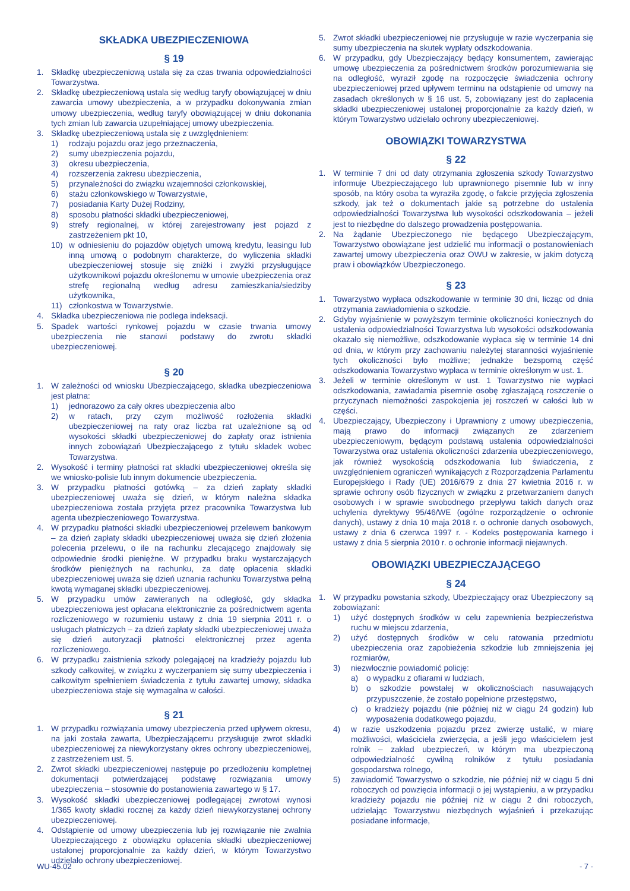SKŁADKA UBEZPIECZENIOWA
§ 19
1. Składkę ubezpieczeniową ustala się za czas trwania odpowiedzialności Towarzystwa.
2. Składkę ubezpieczeniową ustala się według taryfy obowiązującej w dniu zawarcia umowy ubezpieczenia, a w przypadku dokonywania zmian umowy ubezpieczenia, według taryfy obowiązującej w dniu dokonania tych zmian lub zawarcia uzupełniającej umowy ubezpieczenia.
3. Składkę ubezpieczeniową ustala się z uwzględnieniem:
1) rodzaju pojazdu oraz jego przeznaczenia,
2) sumy ubezpieczenia pojazdu,
3) okresu ubezpieczenia,
4) rozszerzenia zakresu ubezpieczenia,
5) przynależności do związku wzajemności członkowskiej,
6) stażu członkowskiego w Towarzystwie,
7) posiadania Karty Dużej Rodziny,
8) sposobu płatności składki ubezpieczeniowej,
9) strefy regionalnej, w której zarejestrowany jest pojazd z zastrzeżeniem pkt 10,
10) w odniesieniu do pojazdów objętych umową kredytu, leasingu lub inną umową o podobnym charakterze, do wyliczenia składki ubezpieczeniowej stosuje się zniżki i zwyżki przysługujące użytkownikowi pojazdu określonemu w umowie ubezpieczenia oraz strefę regionalną według adresu zamieszkania/siedziby użytkownika,
11) członkostwa w Towarzystwie.
4. Składka ubezpieczeniowa nie podlega indeksacji.
5. Spadek wartości rynkowej pojazdu w czasie trwania umowy ubezpieczenia nie stanowi podstawy do zwrotu składki ubezpieczeniowej.
§ 20
1. W zależności od wniosku Ubezpieczającego, składka ubezpieczeniowa jest płatna:
1) jednorazowo za cały okres ubezpieczenia albo
2) w ratach, przy czym możliwość rozłożenia składki ubezpieczeniowej na raty oraz liczba rat uzależnione są od wysokości składki ubezpieczeniowej do zapłaty oraz istnienia innych zobowiązań Ubezpieczającego z tytułu składek wobec Towarzystwa.
2. Wysokość i terminy płatności rat składki ubezpieczeniowej określa się we wniosko-polisie lub innym dokumencie ubezpieczenia.
3. W przypadku płatności gotówką – za dzień zapłaty składki ubezpieczeniowej uważa się dzień, w którym należna składka ubezpieczeniowa została przyjęta przez pracownika Towarzystwa lub agenta ubezpieczeniowego Towarzystwa.
4. W przypadku płatności składki ubezpieczeniowej przelewem bankowym – za dzień zapłaty składki ubezpieczeniowej uważa się dzień złożenia polecenia przelewu, o ile na rachunku zlecającego znajdowały się odpowiednie środki pieniężne. W przypadku braku wystarczających środków pieniężnych na rachunku, za datę opłacenia składki ubezpieczeniowej uważa się dzień uznania rachunku Towarzystwa pełną kwotą wymaganej składki ubezpieczeniowej.
5. W przypadku umów zawieranych na odległość, gdy składka ubezpieczeniowa jest opłacana elektronicznie za pośrednictwem agenta rozliczeniowego w rozumieniu ustawy z dnia 19 sierpnia 2011 r. o usługach płatniczych – za dzień zapłaty składki ubezpieczeniowej uważa się dzień autoryzacji płatności elektronicznej przez agenta rozliczeniowego.
6. W przypadku zaistnienia szkody polegającej na kradzieży pojazdu lub szkody całkowitej, w związku z wyczerpaniem się sumy ubezpieczenia i całkowitym spełnieniem świadczenia z tytułu zawartej umowy, składka ubezpieczeniowa staje się wymagalna w całości.
§ 21
1. W przypadku rozwiązania umowy ubezpieczenia przed upływem okresu, na jaki została zawarta, Ubezpieczającemu przysługuje zwrot składki ubezpieczeniowej za niewykorzystany okres ochrony ubezpieczeniowej, z zastrzeżeniem ust. 5.
2. Zwrot składki ubezpieczeniowej następuje po przedłożeniu kompletnej dokumentacji potwierdzającej podstawę rozwiązania umowy ubezpieczenia – stosownie do postanowienia zawartego w § 17.
3. Wysokość składki ubezpieczeniowej podlegającej zwrotowi wynosi 1/365 kwoty składki rocznej za każdy dzień niewykorzystanej ochrony ubezpieczeniowej.
4. Odstąpienie od umowy ubezpieczenia lub jej rozwiązanie nie zwalnia Ubezpieczającego z obowiązku opłacenia składki ubezpieczeniowej ustalonej proporcjonalnie za każdy dzień, w którym Towarzystwo udzielało ochrony ubezpieczeniowej.
5. Zwrot składki ubezpieczeniowej nie przysługuje w razie wyczerpania się sumy ubezpieczenia na skutek wypłaty odszkodowania.
6. W przypadku, gdy Ubezpieczający będący konsumentem, zawierając umowę ubezpieczenia za pośrednictwem środków porozumiewania się na odległość, wyraził zgodę na rozpoczęcie świadczenia ochrony ubezpieczeniowej przed upływem terminu na odstąpienie od umowy na zasadach określonych w § 16 ust. 5, zobowiązany jest do zapłacenia składki ubezpieczeniowej ustalonej proporcjonalnie za każdy dzień, w którym Towarzystwo udzielało ochrony ubezpieczeniowej.
OBOWIĄZKI TOWARZYSTWA
§ 22
1. W terminie 7 dni od daty otrzymania zgłoszenia szkody Towarzystwo informuje Ubezpieczającego lub uprawnionego pisemnie lub w inny sposób, na który osoba ta wyraziła zgodę, o fakcie przyjęcia zgłoszenia szkody, jak też o dokumentach jakie są potrzebne do ustalenia odpowiedzialności Towarzystwa lub wysokości odszkodowania – jeżeli jest to niezbędne do dalszego prowadzenia postępowania.
2. Na żądanie Ubezpieczonego nie będącego Ubezpieczającym, Towarzystwo obowiązane jest udzielić mu informacji o postanowieniach zawartej umowy ubezpieczenia oraz OWU w zakresie, w jakim dotyczą praw i obowiązków Ubezpieczonego.
§ 23
1. Towarzystwo wypłaca odszkodowanie w terminie 30 dni, licząc od dnia otrzymania zawiadomienia o szkodzie.
2. Gdyby wyjaśnienie w powyższym terminie okoliczności koniecznych do ustalenia odpowiedzialności Towarzystwa lub wysokości odszkodowania okazało się niemożliwe, odszkodowanie wypłaca się w terminie 14 dni od dnia, w którym przy zachowaniu należytej staranności wyjaśnienie tych okoliczności było możliwe; jednakże bezsporną część odszkodowania Towarzystwo wypłaca w terminie określonym w ust. 1.
3. Jeżeli w terminie określonym w ust. 1 Towarzystwo nie wypłaci odszkodowania, zawiadamia pisemnie osobę zgłaszającą roszczenie o przyczynach niemożności zaspokojenia jej roszczeń w całości lub w części.
4. Ubezpieczający, Ubezpieczony i Uprawniony z umowy ubezpieczenia, mają prawo do informacji związanych ze zdarzeniem ubezpieczeniowym, będącym podstawą ustalenia odpowiedzialności Towarzystwa oraz ustalenia okoliczności zdarzenia ubezpieczeniowego, jak również wysokością odszkodowania lub świadczenia, z uwzględnieniem ograniczeń wynikających z Rozporządzenia Parlamentu Europejskiego i Rady (UE) 2016/679 z dnia 27 kwietnia 2016 r. w sprawie ochrony osób fizycznych w związku z przetwarzaniem danych osobowych i w sprawie swobodnego przepływu takich danych oraz uchylenia dyrektywy 95/46/WE (ogólne rozporządzenie o ochronie danych), ustawy z dnia 10 maja 2018 r. o ochronie danych osobowych, ustawy z dnia 6 czerwca 1997 r. - Kodeks postępowania karnego i ustawy z dnia 5 sierpnia 2010 r. o ochronie informacji niejawnych.
OBOWIĄZKI UBEZPIECZAJĄCEGO
§ 24
1. W przypadku powstania szkody, Ubezpieczający oraz Ubezpieczony są zobowiązani:
1) użyć dostępnych środków w celu zapewnienia bezpieczeństwa ruchu w miejscu zdarzenia,
2) użyć dostępnych środków w celu ratowania przedmiotu ubezpieczenia oraz zapobieżenia szkodzie lub zmniejszenia jej rozmiarów,
3) niezwłocznie powiadomić policję:
a) o wypadku z ofiarami w ludziach,
b) o szkodzie powstałej w okolicznościach nasuwających przypuszczenie, że zostało popełnione przestępstwo,
c) o kradzieży pojazdu (nie później niż w ciągu 24 godzin) lub wyposażenia dodatkowego pojazdu,
4) w razie uszkodzenia pojazdu przez zwierzę ustalić, w miarę możliwości, właściciela zwierzęcia, a jeśli jego właścicielem jest rolnik – zakład ubezpieczeń, w którym ma ubezpieczoną odpowiedzialność cywilną rolników z tytułu posiadania gospodarstwa rolnego,
5) zawiadomić Towarzystwo o szkodzie, nie później niż w ciągu 5 dni roboczych od powzięcia informacji o jej wystąpieniu, a w przypadku kradzieży pojazdu nie później niż w ciągu 2 dni roboczych, udzielając Towarzystwu niezbędnych wyjaśnień i przekazując posiadane informacje,
WU-45.02 - 7 -